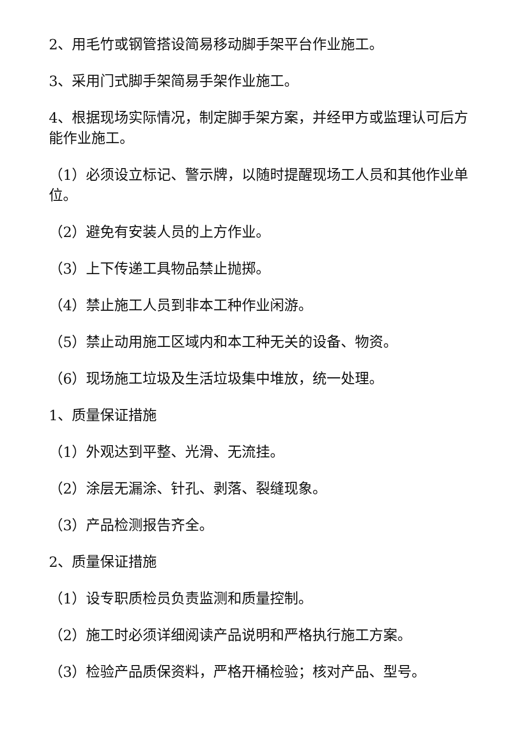2、用毛竹或钢管搭设简易移动脚手架平台作业施工。
3、采用门式脚手架简易手架作业施工。
4、根据现场实际情况，制定脚手架方案，并经甲方或监理认可后方能作业施工。
（1）必须设立标记、警示牌，以随时提醒现场工人员和其他作业单位。
（2）避免有安装人员的上方作业。
（3）上下传递工具物品禁止抛掷。
（4）禁止施工人员到非本工种作业闲游。
（5）禁止动用施工区域内和本工种无关的设备、物资。
（6）现场施工垃圾及生活垃圾集中堆放，统一处理。
1、质量保证措施
（1）外观达到平整、光滑、无流挂。
（2）涂层无漏涂、针孔、剥落、裂缝现象。
（3）产品检测报告齐全。
2、质量保证措施
（1）设专职质检员负责监测和质量控制。
（2）施工时必须详细阅读产品说明和严格执行施工方案。
（3）检验产品质保资料，严格开桶检验；核对产品、型号。